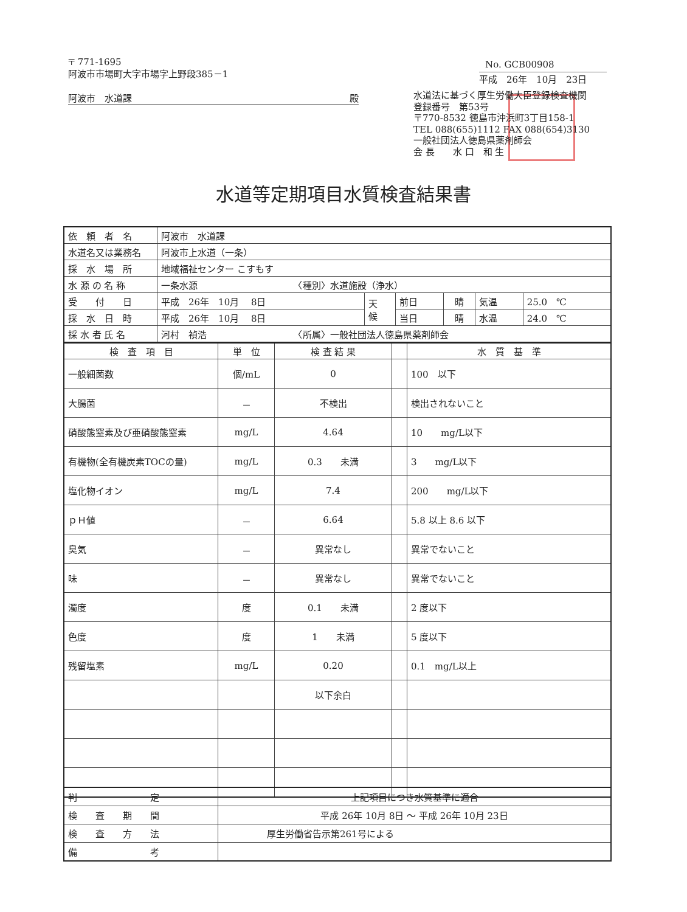〒 771-1695
阿波市市場町大字市場字上野段385－1
阿波市　水道課 殿
No. GCB00908
平成　26年　10月　23日
水道法に基づく厚生労働大臣登録検査機関
登録番号　第53号
〒770-8532 徳島市沖浜町3丁目158-1
TEL 088(655)1112 FAX 088(654)3130
一般社団法人徳島県薬剤師会
会 長　　水 口　和 生
水道等定期項目水質検査結果書
| 依 頼 者 名 | 阿波市 水道課 | | | | | |
| 水道名又は業務名 | 阿波市上水道（一条） | | | | | |
| 採 水 場 所 | 地域福祉センター こすもす | | | | | |
| 水 源 の 名 称 | 一条水源 〈種別〉水道施設（浄水） | | | | | |
| 受 付 日 | 平成 26年 10月 8日 | 天 候 | 前日 | 晴 | 気温 | 25.0 ℃ |
| 採 水 日 時 | 平成 26年 10月 8日 | | 当日 | 晴 | 水温 | 24.0 ℃ |
| 採 水 者 氏 名 | 河村 禎浩 〈所属〉一般社団法人徳島県薬剤師会 | | | | | |
| 検 査 項 目 | 単 位 | 検 査 結 果 | | 水 質 基 準 |
| --- | --- | --- | --- | --- |
| 一般細菌数 | 個/mL | 0 | | 100 以下 |
| 大腸菌 | － | 不検出 | | 検出されないこと |
| 硝酸態窒素及び亜硝酸態窒素 | mg/L | 4.64 | | 10 mg/L以下 |
| 有機物(全有機炭素TOCの量) | mg/L | 0.3 未満 | | 3 mg/L以下 |
| 塩化物イオン | mg/L | 7.4 | | 200 mg/L以下 |
| ｐＨ値 | － | 6.64 | | 5.8 以上 8.6 以下 |
| 臭気 | － | 異常なし | | 異常でないこと |
| 味 | － | 異常なし | | 異常でないこと |
| 濁度 | 度 | 0.1 未満 | | 2 度以下 |
| 色度 | 度 | 1 未満 | | 5 度以下 |
| 残留塩素 | mg/L | 0.20 | | 0.1 mg/L以上 |
| | | 以下余白 | | |
| 判 定 | 上記項目につき水質基準に適合 |
| 検 査 期 間 | 平成 26年 10月 8日 ～ 平成 26年 10月 23日 |
| 検 査 方 法 | 厚生労働省告示第261号による |
| 備 考 | |